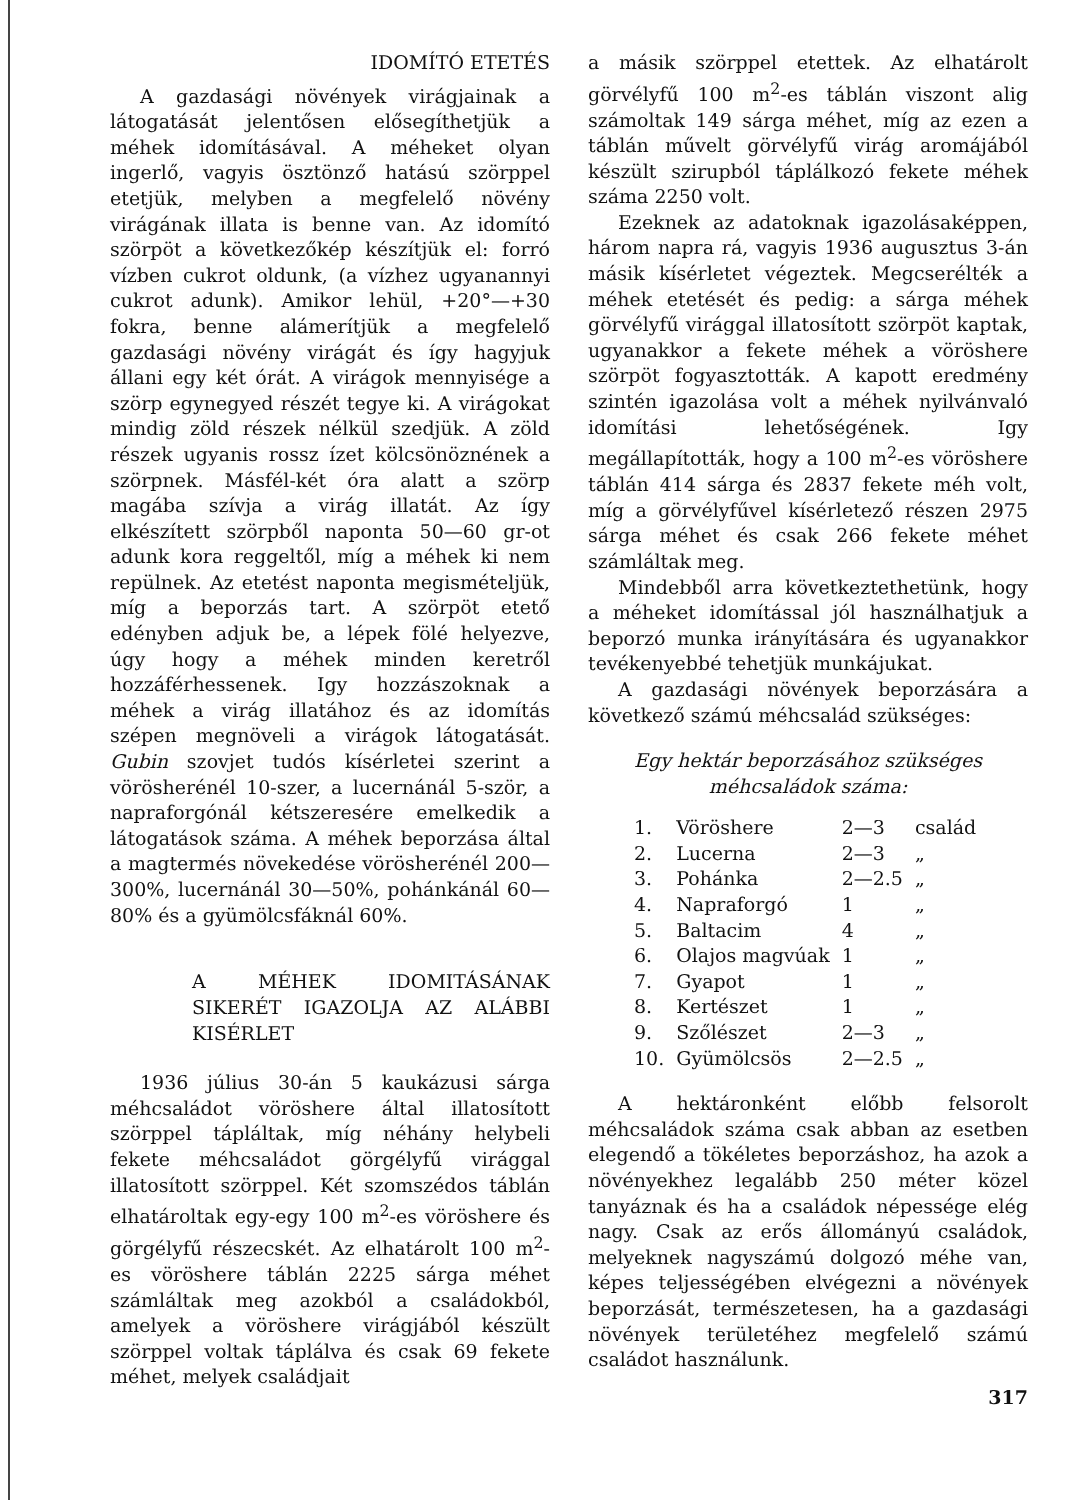IDOMÍTÓ ETETÉS
A gazdasági növények virágjainak a látogatását jelentősen elősegíthetjük a méhek idomításával. A méheket olyan ingerlő, vagyis ösztönző hatású szörppel etetjük, melyben a megfelelő növény virágának illata is benne van. Az idomító szörpöt a következőkép készítjük el: forró vízben cukrot oldunk, (a vízhez ugyanannyi cukrot adunk). Amikor lehül, +20°—+30 fokra, benne alámerítjük a megfelelő gazdasági növény virágát és így hagyjuk állani egy két órát. A virágok mennyisége a szörp egynegyed részét tegye ki. A virágokat mindig zöld részek nélkül szedjük. A zöld részek ugyanis rossz ízet kölcsönöznének a szörpnek. Másfél-két óra alatt a szörp magába szívja a virág illatát. Az így elkészített szörpből naponta 50—60 gr-ot adunk kora reggeltől, míg a méhek ki nem repülnek. Az etetést naponta megismételjük, míg a beporzás tart. A szörpöt etető edényben adjuk be, a lépek fölé helyezve, úgy hogy a méhek minden keretről hozzáférhessenek. Igy hozzászoknak a méhek a virág illatához és az idomítás szépen megnöveli a virágok látogatását. Gubin szovjet tudós kísérletei szerint a vörösherénél 10-szer, a lucernánál 5-ször, a napraforgónál kétszeresére emelkedik a látogatások száma. A méhek beporzása által a magtermés növekedése vörösherénél 200—300%, lucernánál 30—50%, pohánkánál 60—80% és a gyümölcsfáknál 60%.
A MÉHEK IDOMITÁSÁNAK SIKERÉT IGAZOLJA AZ ALÁBBI KISÉRLET
1936 július 30-án 5 kaukázusi sárga méhcsaládot vöröshere által illatosított szörppel tápláltak, míg néhány helybeli fekete méhcsaládot görgélyfű virággal illatosított szörppel. Két szomszédos táblán elhatároltak egy-egy 100 m<sup>2</sup>-es vöröshere és görgélyfű részecskét. Az elhatárolt 100 m<sup>2</sup>-es vöröshere táblán 2225 sárga méhet számláltak meg azokból a családokból, amelyek a vöröshere virágjából készült szörppel voltak táplálva és csak 69 fekete méhet, melyek családjait
a másik szörppel etettek. Az elhatárolt görvélyfű 100 m<sup>2</sup>-es táblán viszont alig számoltak 149 sárga méhet, míg az ezen a táblán művelt görvélyfű virág aromájából készült szirupból táplálkozó fekete méhek száma 2250 volt.
Ezeknek az adatoknak igazolásaképpen, három napra rá, vagyis 1936 augusztus 3-án másik kísérletet végeztek. Megcserélték a méhek etetését és pedig: a sárga méhek görvélyfű virággal illatosított szörpöt kaptak, ugyanakkor a fekete méhek a vöröshere szörpöt fogyasztották. A kapott eredmény szintén igazolása volt a méhek nyilvánvaló idomítási lehetőségének. Igy megállapították, hogy a 100 m<sup>2</sup>-es vöröshere táblán 414 sárga és 2837 fekete méh volt, míg a görvélyfűvel kísérletező részen 2975 sárga méhet és csak 266 fekete méhet számláltak meg.
Mindebből arra következtethetünk, hogy a méheket idomítással jól használhatjuk a beporzó munka irányítására és ugyanakkor tevékenyebbé tehetjük munkájukat.
A gazdasági növények beporzására a következő számú méhcsalád szükséges:
Egy hektár beporzásához szükséges méhcsaládok száma:
| 1. | Vöröshere | 2—3 | család |
| 2. | Lucerna | 2—3 | „ |
| 3. | Pohánka | 2—2.5 | „ |
| 4. | Napraforgó | 1 | „ |
| 5. | Baltacim | 4 | „ |
| 6. | Olajos magvúak | 1 | „ |
| 7. | Gyapot | 1 | „ |
| 8. | Kertészet | 1 | „ |
| 9. | Szőlészet | 2—3 | „ |
| 10. | Gyümölcsös | 2—2.5 | „ |
A hektáronként előbb felsorolt méhcsaládok száma csak abban az esetben elegendő a tökéletes beporzáshoz, ha azok a növényekhez legalább 250 méter közel tanyáznak és ha a családok népessége elég nagy. Csak az erős állományú családok, melyeknek nagyszámú dolgozó méhe van, képes teljességében elvégezni a növények beporzását, természetesen, ha a gazdasági növények területéhez megfelelő számú családot használunk.
317